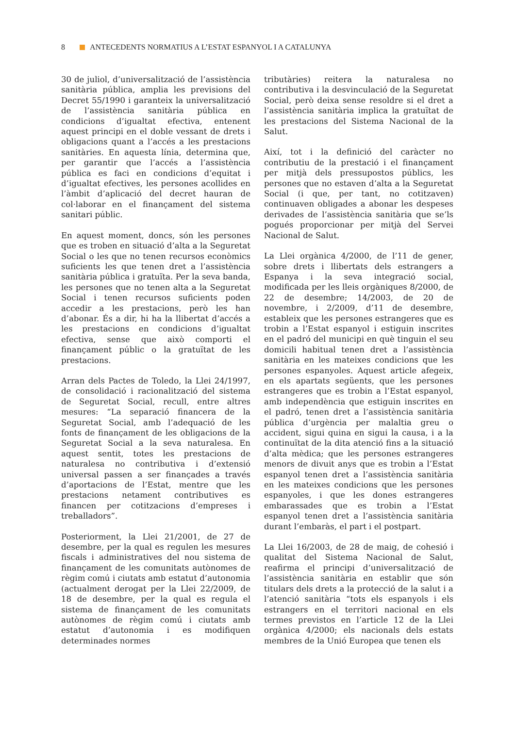8 ANTECEDENTS NORMATIUS A L’ESTAT ESPANYOL I A CATALUNYA
30 de juliol, d’universalització de l’assistència sanitària pública, amplia les previsions del Decret 55/1990 i garanteix la universalització de l’assistència sanitària pública en condicions d’igualtat efectiva, entenent aquest principi en el doble vessant de drets i obligacions quant a l’accés a les prestacions sanitàries. En aquesta línia, determina que, per garantir que l’accés a l’assistència pública es faci en condicions d’equitat i d’igualtat efectives, les persones acollides en l’àmbit d’aplicació del decret hauran de col·laborar en el finançament del sistema sanitari públic.
En aquest moment, doncs, són les persones que es troben en situació d’alta a la Seguretat Social o les que no tenen recursos econòmics suficients les que tenen dret a l’assistència sanitària pública i gratuïta. Per la seva banda, les persones que no tenen alta a la Seguretat Social i tenen recursos suficients poden accedir a les prestacions, però les han d’abonar. És a dir, hi ha la llibertat d’accés a les prestacions en condicions d’igualtat efectiva, sense que això comporti el finançament públic o la gratuïtat de les prestacions.
Arran dels Pactes de Toledo, la Llei 24/1997, de consolidació i racionalització del sistema de Seguretat Social, recull, entre altres mesures: “La separació financera de la Seguretat Social, amb l’adequació de les fonts de finançament de les obligacions de la Seguretat Social a la seva naturalesa. En aquest sentit, totes les prestacions de naturalesa no contributiva i d’extensió universal passen a ser finançades a través d’aportacions de l’Estat, mentre que les prestacions netament contributives es financen per cotitzacions d’empreses i treballadors”.
Posteriorment, la Llei 21/2001, de 27 de desembre, per la qual es regulen les mesures fiscals i administratives del nou sistema de finançament de les comunitats autònomes de règim comú i ciutats amb estatut d’autonomia (actualment derogat per la Llei 22/2009, de 18 de desembre, per la qual es regula el sistema de finançament de les comunitats autònomes de règim comú i ciutats amb estatut d’autonomia i es modifiquen determinades normes
tributàries) reitera la naturalesa no contributiva i la desvinculació de la Seguretat Social, però deixa sense resoldre si el dret a l’assistència sanitària implica la gratuïtat de les prestacions del Sistema Nacional de la Salut.
Així, tot i la definició del caràcter no contributiu de la prestació i el finançament per mitjà dels pressupostos públics, les persones que no estaven d’alta a la Seguretat Social (i que, per tant, no cotitzaven) continuaven obligades a abonar les despeses derivades de l’assistència sanitària que se’ls pogués proporcionar per mitjà del Servei Nacional de Salut.
La Llei orgànica 4/2000, de l’11 de gener, sobre drets i llibertats dels estrangers a Espanya i la seva integració social, modificada per les lleis orgàniques 8/2000, de 22 de desembre; 14/2003, de 20 de novembre, i 2/2009, d’11 de desembre, estableix que les persones estrangeres que es trobin a l’Estat espanyol i estiguin inscrites en el padró del municipi en què tinguin el seu domicili habitual tenen dret a l’assistència sanitària en les mateixes condicions que les persones espanyoles. Aquest article afegeix, en els apartats següents, que les persones estrangeres que es trobin a l’Estat espanyol, amb independència que estiguin inscrites en el padró, tenen dret a l’assistència sanitària pública d’urgència per malaltia greu o accident, sigui quina en sigui la causa, i a la continuïtat de la dita atenció fins a la situació d’alta mèdica; que les persones estrangeres menors de divuit anys que es trobin a l’Estat espanyol tenen dret a l’assistència sanitària en les mateixes condicions que les persones espanyoles, i que les dones estrangeres embarassades que es trobin a l’Estat espanyol tenen dret a l’assistència sanitària durant l’embaràs, el part i el postpart.
La Llei 16/2003, de 28 de maig, de cohesió i qualitat del Sistema Nacional de Salut, reafirma el principi d’universalització de l’assistència sanitària en establir que són titulars dels drets a la protecció de la salut i a l’atenció sanitària “tots els espanyols i els estrangers en el territori nacional en els termes previstos en l’article 12 de la Llei orgànica 4/2000; els nacionals dels estats membres de la Unió Europea que tenen els